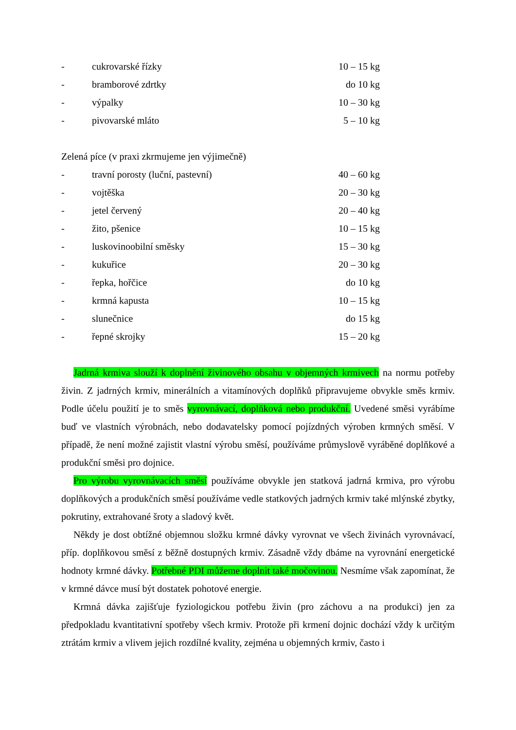- cukrovarské řízky 10 – 15 kg
- bramborové zdrtky do 10 kg
- výpalky 10 – 30 kg
- pivovarské mláto 5 – 10 kg
Zelená píce (v praxi zkrmujeme jen výjimečně)
- travní porosty (luční, pastevní) 40 – 60 kg
- vojtěška 20 – 30 kg
- jetel červený 20 – 40 kg
- žito, pšenice 10 – 15 kg
- luskovinoobilní směsky 15 – 30 kg
- kukuřice 20 – 30 kg
- řepka, hořčice do 10 kg
- krmná kapusta 10 – 15 kg
- slunečnice do 15 kg
- řepné skrojky 15 – 20 kg
Jadrná krmiva slouží k doplnění živinového obsahu v objemných krmivech na normu potřeby živin. Z jadrných krmiv, minerálních a vitamínových doplňků připravujeme obvykle směs krmiv. Podle účelu použití je to směs vyrovnávací, doplňková nebo produkční. Uvedené směsi vyrábíme buď ve vlastních výrobnách, nebo dodavatelsky pomocí pojízdných výroben krmných směsí. V případě, že není možné zajistit vlastní výrobu směsí, používáme průmyslově vyráběné doplňkové a produkční směsi pro dojnice.
Pro výrobu vyrovnávacích směsí používáme obvykle jen statková jadrná krmiva, pro výrobu doplňkových a produkčních směsí používáme vedle statkových jadrných krmiv také mlýnské zbytky, pokrutiny, extrahované šroty a sladový květ.
Někdy je dost obtížné objemnou složku krmné dávky vyrovnat ve všech živinách vyrovnávací, příp. doplňkovou směsí z běžně dostupných krmiv. Zásadně vždy dbáme na vyrovnání energetické hodnoty krmné dávky. Potřebné PDI můžeme doplnit také močovinou. Nesmíme však zapomínat, že v krmné dávce musí být dostatek pohotové energie.
Krmná dávka zajišťuje fyziologickou potřebu živin (pro záchovu a na produkci) jen za předpokladu kvantitativní spotřeby všech krmiv. Protože při krmení dojnic dochází vždy k určitým ztrátám krmiv a vlivem jejich rozdílné kvality, zejména u objemných krmiv, často i